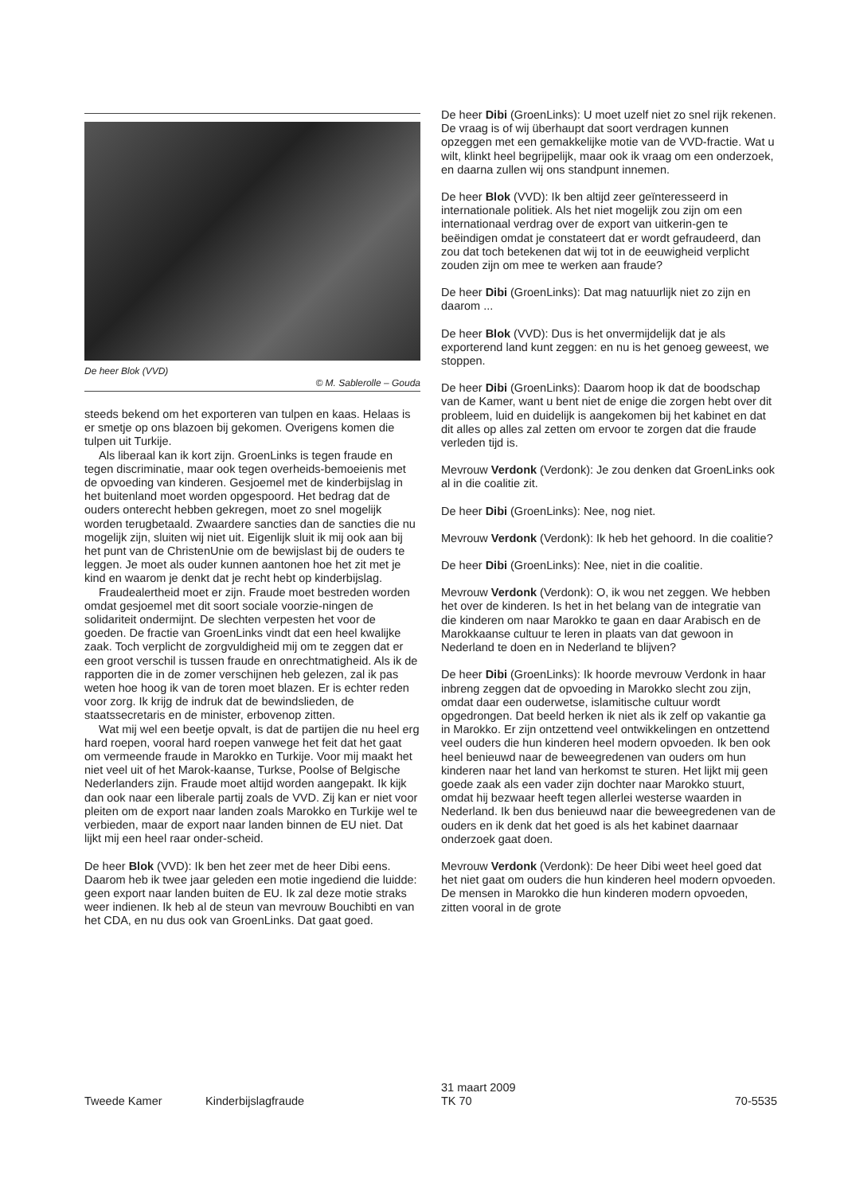De heer Blok (VVD)
© M. Sablerolle – Gouda
steeds bekend om het exporteren van tulpen en kaas. Helaas is er smetje op ons blazoen bij gekomen. Overigens komen die tulpen uit Turkije.
Als liberaal kan ik kort zijn. GroenLinks is tegen fraude en tegen discriminatie, maar ook tegen overheids-bemoeienis met de opvoeding van kinderen. Gesjoemel met de kinderbijslag in het buitenland moet worden opgespoord. Het bedrag dat de ouders onterecht hebben gekregen, moet zo snel mogelijk worden terugbetaald. Zwaardere sancties dan de sancties die nu mogelijk zijn, sluiten wij niet uit. Eigenlijk sluit ik mij ook aan bij het punt van de ChristenUnie om de bewijslast bij de ouders te leggen. Je moet als ouder kunnen aantonen hoe het zit met je kind en waarom je denkt dat je recht hebt op kinderbijslag.
Fraudealertheid moet er zijn. Fraude moet bestreden worden omdat gesjoemel met dit soort sociale voorzie-ningen de solidariteit ondermijnt. De slechten verpesten het voor de goeden. De fractie van GroenLinks vindt dat een heel kwalijke zaak. Toch verplicht de zorgvuldigheid mij om te zeggen dat er een groot verschil is tussen fraude en onrechtmatigheid. Als ik de rapporten die in de zomer verschijnen heb gelezen, zal ik pas weten hoe hoog ik van de toren moet blazen. Er is echter reden voor zorg. Ik krijg de indruk dat de bewindslieden, de staatssecretaris en de minister, erbovenop zitten.
Wat mij wel een beetje opvalt, is dat de partijen die nu heel erg hard roepen, vooral hard roepen vanwege het feit dat het gaat om vermeende fraude in Marokko en Turkije. Voor mij maakt het niet veel uit of het Marok-kaanse, Turkse, Poolse of Belgische Nederlanders zijn. Fraude moet altijd worden aangepakt. Ik kijk dan ook naar een liberale partij zoals de VVD. Zij kan er niet voor pleiten om de export naar landen zoals Marokko en Turkije wel te verbieden, maar de export naar landen binnen de EU niet. Dat lijkt mij een heel raar onder-scheid.
De heer Blok (VVD): Ik ben het zeer met de heer Dibi eens. Daarom heb ik twee jaar geleden een motie ingediend die luidde: geen export naar landen buiten de EU. Ik zal deze motie straks weer indienen. Ik heb al de steun van mevrouw Bouchibti en van het CDA, en nu dus ook van GroenLinks. Dat gaat goed.
De heer Dibi (GroenLinks): U moet uzelf niet zo snel rijk rekenen. De vraag is of wij überhaupt dat soort verdragen kunnen opzeggen met een gemakkelijke motie van de VVD-fractie. Wat u wilt, klinkt heel begrijpelijk, maar ook ik vraag om een onderzoek, en daarna zullen wij ons standpunt innemen.
De heer Blok (VVD): Ik ben altijd zeer geïnteresseerd in internationale politiek. Als het niet mogelijk zou zijn om een internationaal verdrag over de export van uitkerin-gen te beëindigen omdat je constateert dat er wordt gefraudeerd, dan zou dat toch betekenen dat wij tot in de eeuwigheid verplicht zouden zijn om mee te werken aan fraude?
De heer Dibi (GroenLinks): Dat mag natuurlijk niet zo zijn en daarom ...
De heer Blok (VVD): Dus is het onvermijdelijk dat je als exporterend land kunt zeggen: en nu is het genoeg geweest, we stoppen.
De heer Dibi (GroenLinks): Daarom hoop ik dat de boodschap van de Kamer, want u bent niet de enige die zorgen hebt over dit probleem, luid en duidelijk is aangekomen bij het kabinet en dat dit alles op alles zal zetten om ervoor te zorgen dat die fraude verleden tijd is.
Mevrouw Verdonk (Verdonk): Je zou denken dat GroenLinks ook al in die coalitie zit.
De heer Dibi (GroenLinks): Nee, nog niet.
Mevrouw Verdonk (Verdonk): Ik heb het gehoord. In die coalitie?
De heer Dibi (GroenLinks): Nee, niet in die coalitie.
Mevrouw Verdonk (Verdonk): O, ik wou net zeggen. We hebben het over de kinderen. Is het in het belang van de integratie van die kinderen om naar Marokko te gaan en daar Arabisch en de Marokkaanse cultuur te leren in plaats van dat gewoon in Nederland te doen en in Nederland te blijven?
De heer Dibi (GroenLinks): Ik hoorde mevrouw Verdonk in haar inbreng zeggen dat de opvoeding in Marokko slecht zou zijn, omdat daar een ouderwetse, islamitische cultuur wordt opgedrongen. Dat beeld herken ik niet als ik zelf op vakantie ga in Marokko. Er zijn ontzettend veel ontwikkelingen en ontzettend veel ouders die hun kinderen heel modern opvoeden. Ik ben ook heel benieuwd naar de beweegredenen van ouders om hun kinderen naar het land van herkomst te sturen. Het lijkt mij geen goede zaak als een vader zijn dochter naar Marokko stuurt, omdat hij bezwaar heeft tegen allerlei westerse waarden in Nederland. Ik ben dus benieuwd naar die beweegredenen van de ouders en ik denk dat het goed is als het kabinet daarnaar onderzoek gaat doen.
Mevrouw Verdonk (Verdonk): De heer Dibi weet heel goed dat het niet gaat om ouders die hun kinderen heel modern opvoeden. De mensen in Marokko die hun kinderen modern opvoeden, zitten vooral in de grote
Tweede Kamer Kinderbijslagfraude
31 maart 2009
TK 70
70-5535